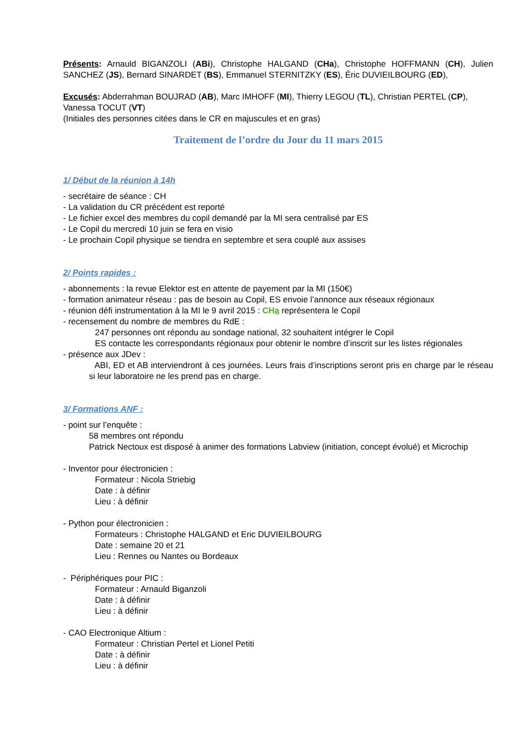Présents: Arnauld BIGANZOLI (ABi), Christophe HALGAND (CHa), Christophe HOFFMANN (CH), Julien SANCHEZ (JS), Bernard SINARDET (BS), Emmanuel STERNITZKY (ES), Éric DUVIEILBOURG (ED),
Excusés: Abderrahman BOUJRAD (AB), Marc IMHOFF (MI), Thierry LEGOU (TL), Christian PERTEL (CP), Vanessa TOCUT (VT)
(Initiales des personnes citées dans le CR en majuscules et en gras)
Traitement de l’ordre du Jour du 11 mars 2015
1/ Début de la réunion à 14h
- secrétaire de séance : CH
- La validation du CR précédent est reporté
- Le fichier excel des membres du copil demandé par la MI sera centralisé par ES
- Le Copil du mercredi 10 juin se fera en visio
- Le prochain Copil physique se tiendra en septembre et sera couplé aux assises
2/ Points rapides :
- abonnements : la revue Elektor est en attente de payement par la MI (150€)
- formation animateur réseau : pas de besoin au Copil, ES envoie l’annonce aux réseaux régionaux
- réunion défi instrumentation à la MI le 9 avril 2015 : CHa représentera le Copil
- recensement du nombre de membres du RdE :
247 personnes ont répondu au sondage national, 32 souhaitent intégrer le Copil
ES contacte les correspondants régionaux pour obtenir le nombre d’inscrit sur les listes régionales
- présence aux JDev :
ABI, ED et AB interviendront à ces journées. Leurs frais d’inscriptions seront pris en charge par le réseau si leur laboratoire ne les prend pas en charge.
3/ Formations ANF :
- point sur l’enquête :
58 membres ont répondu
Patrick Nectoux est disposé à animer des formations Labview (initiation, concept évolué) et Microchip
- Inventor pour électronicien :
Formateur : Nicola Striebig
Date : à définir
Lieu : à définir
- Python pour électronicien :
Formateurs : Christophe HALGAND et Eric DUVIEILBOURG
Date : semaine 20 et 21
Lieu : Rennes ou Nantes ou Bordeaux
- Périphériques pour PIC :
Formateur : Arnauld Biganzoli
Date : à définir
Lieu : à définir
- CAO Electronique Altium :
Formateur : Christian Pertel et Lionel Petiti
Date : à définir
Lieu : à définir